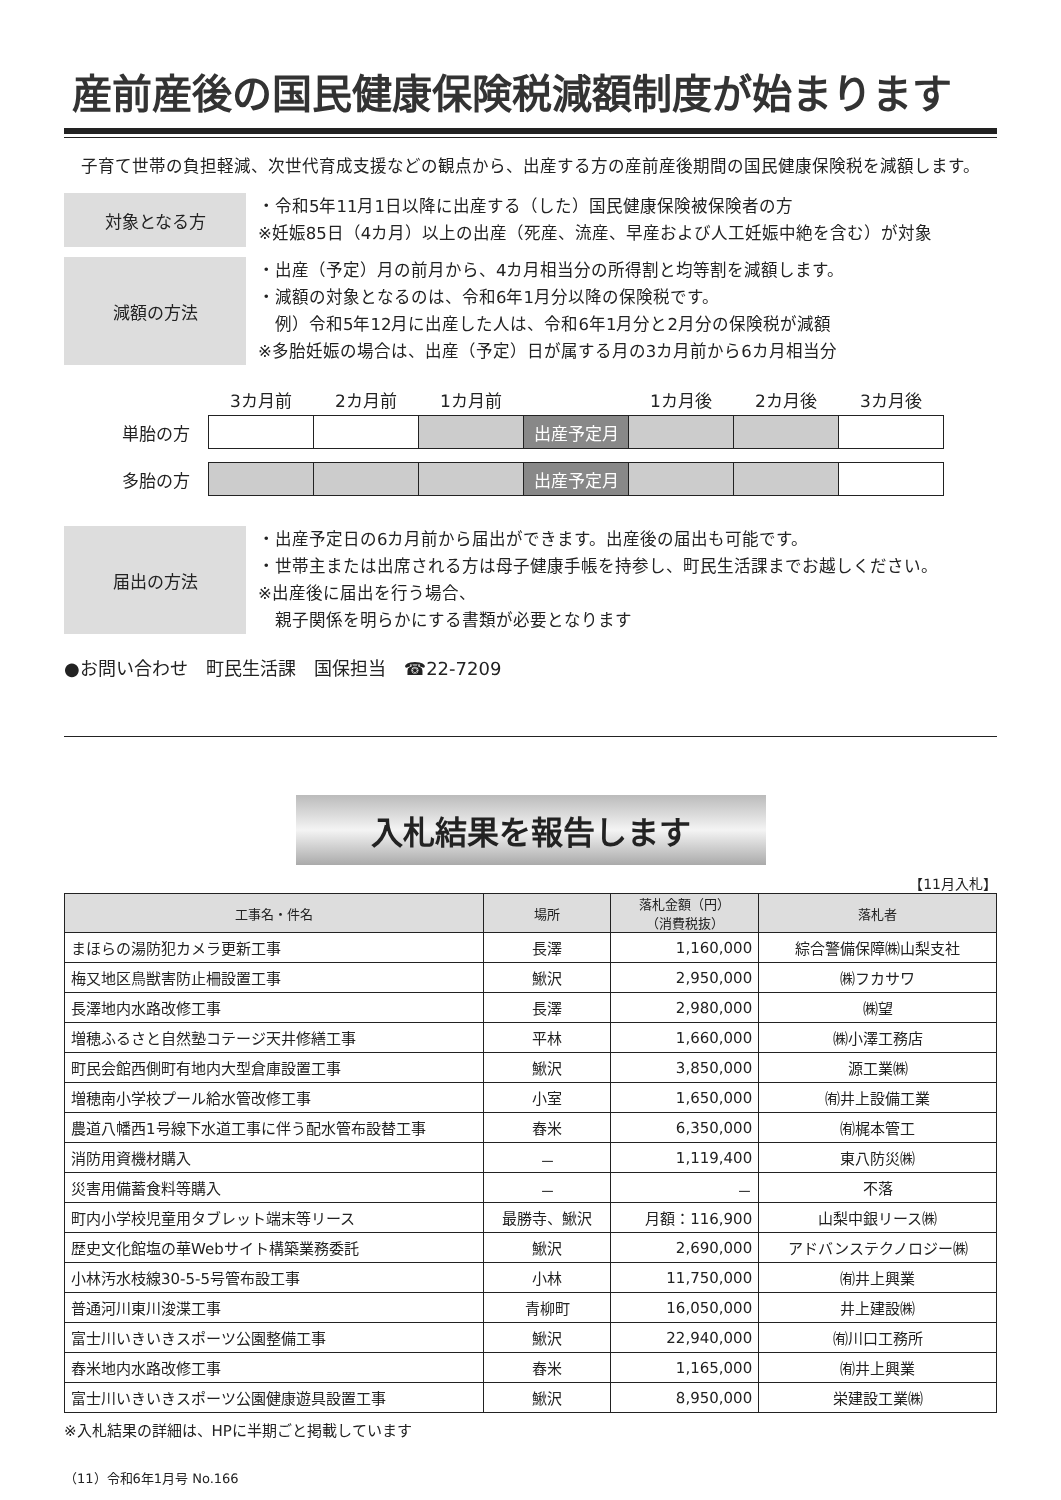産前産後の国民健康保険税減額制度が始まります
子育て世帯の負担軽減、次世代育成支援などの観点から、出産する方の産前産後期間の国民健康保険税を減額します。
対象となる方
・令和5年11月1日以降に出産する（した）国民健康保険被保険者の方
※妊娠85日（4カ月）以上の出産（死産、流産、早産および人工妊娠中絶を含む）が対象
減額の方法
・出産（予定）月の前月から、4カ月相当分の所得割と均等割を減額します。
・減額の対象となるのは、令和6年1月分以降の保険税です。
　例）令和5年12月に出産した人は、令和6年1月分と2月分の保険税が減額
※多胎妊娠の場合は、出産（予定）日が属する月の3カ月前から6カ月相当分
| | 3カ月前 | 2カ月前 | 1カ月前 | | 1カ月後 | 2カ月後 | 3カ月後 |
| 単胎の方 | | | | 出産予定月 | | | |
| 多胎の方 | | | | 出産予定月 | | | |
届出の方法
・出産予定日の6カ月前から届出ができます。出産後の届出も可能です。
・世帯主または出席される方は母子健康手帳を持参し、町民生活課までお越しください。
※出産後に届出を行う場合、
　親子関係を明らかにする書類が必要となります
●お問い合わせ　町民生活課　国保担当　☎22-7209
入札結果を報告します
【11月入札】
| 工事名・件名 | 場所 | 落札金額（円） （消費税抜） | 落札者 |
| --- | --- | --- | --- |
| まほらの湯防犯カメラ更新工事 | 長澤 | 1,160,000 | 綜合警備保障㈱山梨支社 |
| 梅又地区鳥獣害防止柵設置工事 | 鰍沢 | 2,950,000 | ㈱フカサワ |
| 長澤地内水路改修工事 | 長澤 | 2,980,000 | ㈱望 |
| 増穂ふるさと自然塾コテージ天井修繕工事 | 平林 | 1,660,000 | ㈱小澤工務店 |
| 町民会館西側町有地内大型倉庫設置工事 | 鰍沢 | 3,850,000 | 源工業㈱ |
| 増穂南小学校プール給水管改修工事 | 小室 | 1,650,000 | ㈲井上設備工業 |
| 農道八幡西1号線下水道工事に伴う配水管布設替工事 | 舂米 | 6,350,000 | ㈲梶本管工 |
| 消防用資機材購入 | － | 1,119,400 | 東八防災㈱ |
| 災害用備蓄食料等購入 | － | － | 不落 |
| 町内小学校児童用タブレット端末等リース | 最勝寺、鰍沢 | 月額：116,900 | 山梨中銀リース㈱ |
| 歴史文化館塩の華Webサイト構築業務委託 | 鰍沢 | 2,690,000 | アドバンステクノロジー㈱ |
| 小林汚水枝線30-5-5号管布設工事 | 小林 | 11,750,000 | ㈲井上興業 |
| 普通河川東川浚渫工事 | 青柳町 | 16,050,000 | 井上建設㈱ |
| 富士川いきいきスポーツ公園整備工事 | 鰍沢 | 22,940,000 | ㈲川口工務所 |
| 舂米地内水路改修工事 | 舂米 | 1,165,000 | ㈲井上興業 |
| 富士川いきいきスポーツ公園健康遊具設置工事 | 鰍沢 | 8,950,000 | 栄建設工業㈱ |
※入札結果の詳細は、HPに半期ごと掲載しています
（11）令和6年1月号 No.166